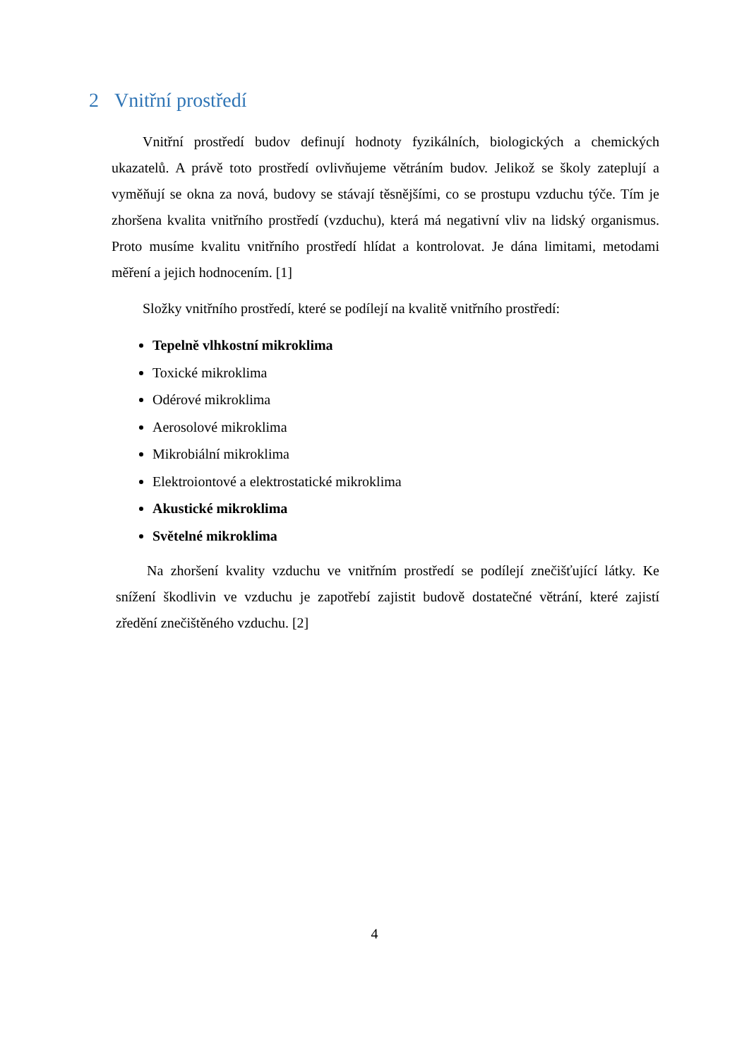2 Vnitřní prostředí
Vnitřní prostředí budov definují hodnoty fyzikálních, biologických a chemických ukazatelů. A právě toto prostředí ovlivňujeme větráním budov. Jelikož se školy zateplují a vyměňují se okna za nová, budovy se stávají těsnějšími, co se prostupu vzduchu týče. Tím je zhoršena kvalita vnitřního prostředí (vzduchu), která má negativní vliv na lidský organismus. Proto musíme kvalitu vnitřního prostředí hlídat a kontrolovat. Je dána limitami, metodami měření a jejich hodnocením. [1]
Složky vnitřního prostředí, které se podílejí na kvalitě vnitřního prostředí:
Tepelně vlhkostní mikroklima
Toxické mikroklima
Odérové mikroklima
Aerosolové mikroklima
Mikrobiální mikroklima
Elektroiontové a elektrostatické mikroklima
Akustické mikroklima
Světelné mikroklima
Na zhoršení kvality vzduchu ve vnitřním prostředí se podílejí znečišťující látky. Ke snížení škodlivin ve vzduchu je zapotřebí zajistit budově dostatečné větrání, které zajistí zředění znečištěného vzduchu. [2]
4